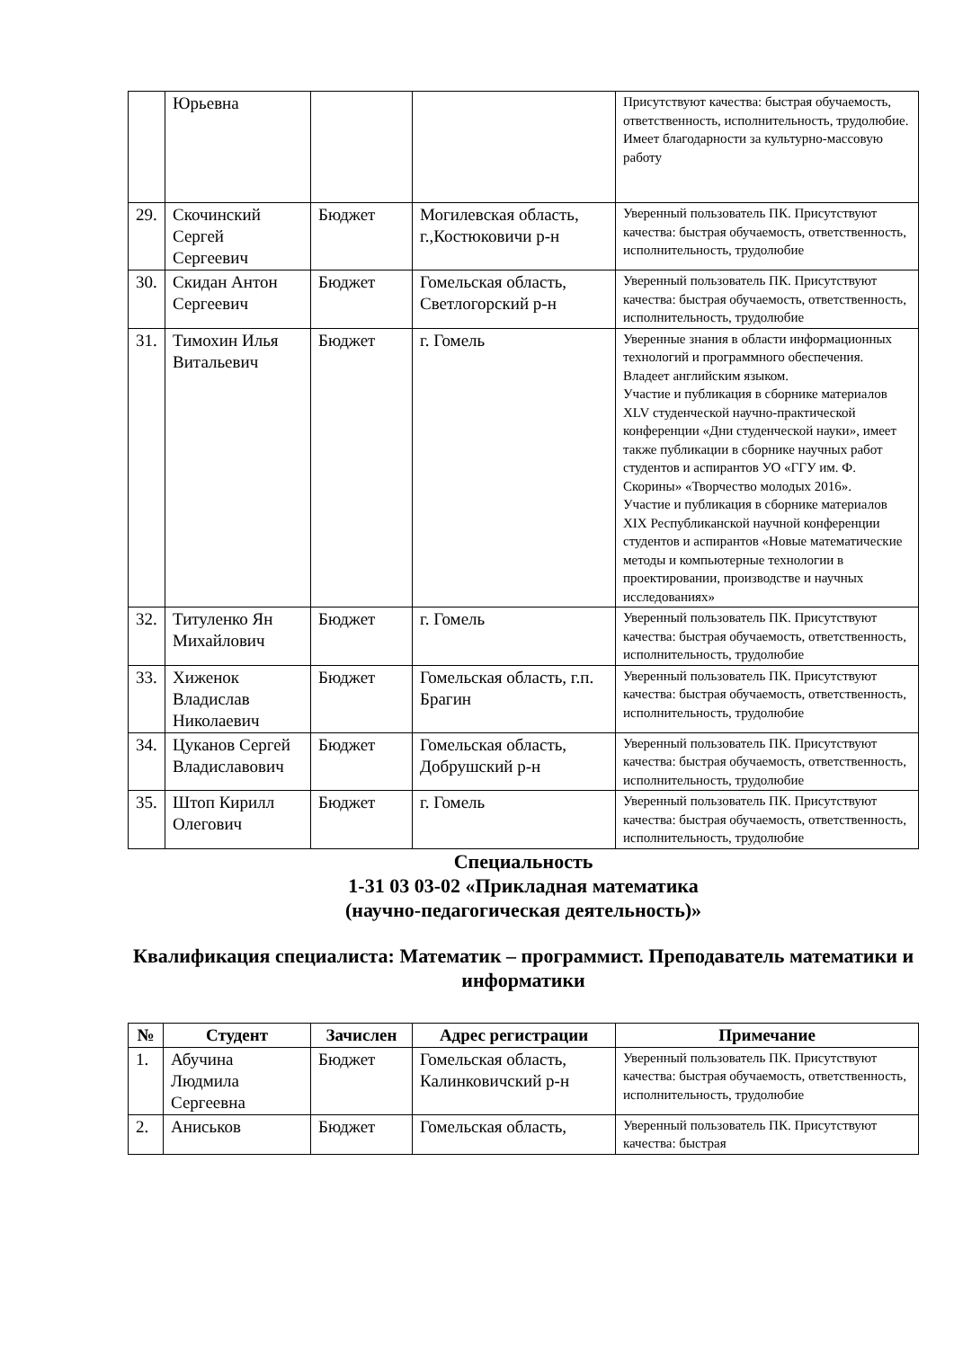| | Юрьевна | | | Присутствуют качества: быстрая обучаемость, ответственность, исполнительность, трудолюбие. Имеет благодарности за культурно-массовую работу |
| 29. | Скочинский Сергей Сергеевич | Бюджет | Могилевская область, г.,Костюковичи р-н | Уверенный пользователь ПК. Присутствуют качества: быстрая обучаемость, ответственность, исполнительность, трудолюбие |
| 30. | Скидан Антон Сергеевич | Бюджет | Гомельская область, Светлогорский р-н | Уверенный пользователь ПК. Присутствуют качества: быстрая обучаемость, ответственность, исполнительность, трудолюбие |
| 31. | Тимохин Илья Витальевич | Бюджет | г. Гомель | Уверенные знания в области информационных технологий и программного обеспечения. Владеет английским языком. Участие и публикация в сборнике материалов XLV студенческой научно-практической конференции «Дни студенческой науки», имеет также публикации в сборнике научных работ студентов и аспирантов УО «ГГУ им. Ф. Скорины» «Творчество молодых 2016». Участие и публикация в сборнике материалов XIX Республиканской научной конференции студентов и аспирантов «Новые математические методы и компьютерные технологии в проектировании, производстве и научных исследованиях» |
| 32. | Титуленко Ян Михайлович | Бюджет | г. Гомель | Уверенный пользователь ПК. Присутствуют качества: быстрая обучаемость, ответственность, исполнительность, трудолюбие |
| 33. | Хиженок Владислав Николаевич | Бюджет | Гомельская область, г.п. Брагин | Уверенный пользователь ПК. Присутствуют качества: быстрая обучаемость, ответственность, исполнительность, трудолюбие |
| 34. | Цуканов Сергей Владиславович | Бюджет | Гомельская область, Добрушский р-н | Уверенный пользователь ПК. Присутствуют качества: быстрая обучаемость, ответственность, исполнительность, трудолюбие |
| 35. | Штоп Кирилл Олегович | Бюджет | г. Гомель | Уверенный пользователь ПК. Присутствуют качества: быстрая обучаемость, ответственность, исполнительность, трудолюбие |
Специальность
1-31 03 03-02 «Прикладная математика
(научно-педагогическая деятельность)»
Квалификация специалиста: Математик – программист. Преподаватель математики и информатики
| № | Студент | Зачислен | Адрес регистрации | Примечание |
| --- | --- | --- | --- | --- |
| 1. | Абучина Людмила Сергеевна | Бюджет | Гомельская область, Калинковичский р-н | Уверенный пользователь ПК. Присутствуют качества: быстрая обучаемость, ответственность, исполнительность, трудолюбие |
| 2. | Аниськов | Бюджет | Гомельская область, | Уверенный пользователь ПК. Присутствуют качества: быстрая |